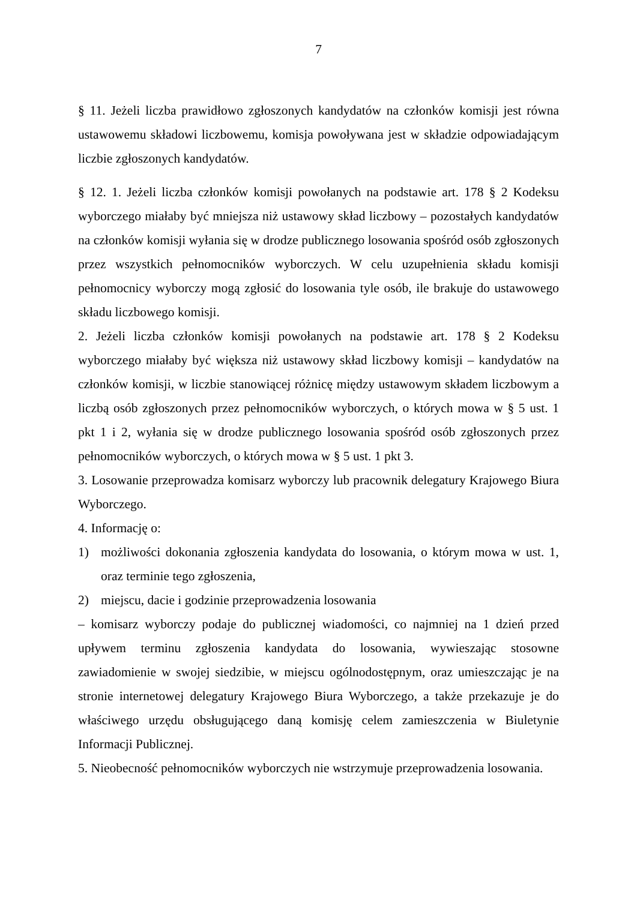7
§ 11. Jeżeli liczba prawidłowo zgłoszonych kandydatów na członków komisji jest równa ustawowemu składowi liczbowemu, komisja powoływana jest w składzie odpowiadającym liczbie zgłoszonych kandydatów.
§ 12. 1. Jeżeli liczba członków komisji powołanych na podstawie art. 178 § 2 Kodeksu wyborczego miałaby być mniejsza niż ustawowy skład liczbowy – pozostałych kandydatów na członków komisji wyłania się w drodze publicznego losowania spośród osób zgłoszonych przez wszystkich pełnomocników wyborczych. W celu uzupełnienia składu komisji pełnomocnicy wyborczy mogą zgłosić do losowania tyle osób, ile brakuje do ustawowego składu liczbowego komisji.
2. Jeżeli liczba członków komisji powołanych na podstawie art. 178 § 2 Kodeksu wyborczego miałaby być większa niż ustawowy skład liczbowy komisji – kandydatów na członków komisji, w liczbie stanowiącej różnicę między ustawowym składem liczbowym a liczbą osób zgłoszonych przez pełnomocników wyborczych, o których mowa w § 5 ust. 1 pkt 1 i 2, wyłania się w drodze publicznego losowania spośród osób zgłoszonych przez pełnomocników wyborczych, o których mowa w § 5 ust. 1 pkt 3.
3. Losowanie przeprowadza komisarz wyborczy lub pracownik delegatury Krajowego Biura Wyborczego.
4. Informację o:
1) możliwości dokonania zgłoszenia kandydata do losowania, o którym mowa w ust. 1, oraz terminie tego zgłoszenia,
2) miejscu, dacie i godzinie przeprowadzenia losowania
– komisarz wyborczy podaje do publicznej wiadomości, co najmniej na 1 dzień przed upływem terminu zgłoszenia kandydata do losowania, wywieszając stosowne zawiadomienie w swojej siedzibie, w miejscu ogólnodostępnym, oraz umieszczając je na stronie internetowej delegatury Krajowego Biura Wyborczego, a także przekazuje je do właściwego urzędu obsługującego daną komisję celem zamieszczenia w Biuletynie Informacji Publicznej.
5. Nieobecność pełnomocników wyborczych nie wstrzymuje przeprowadzenia losowania.